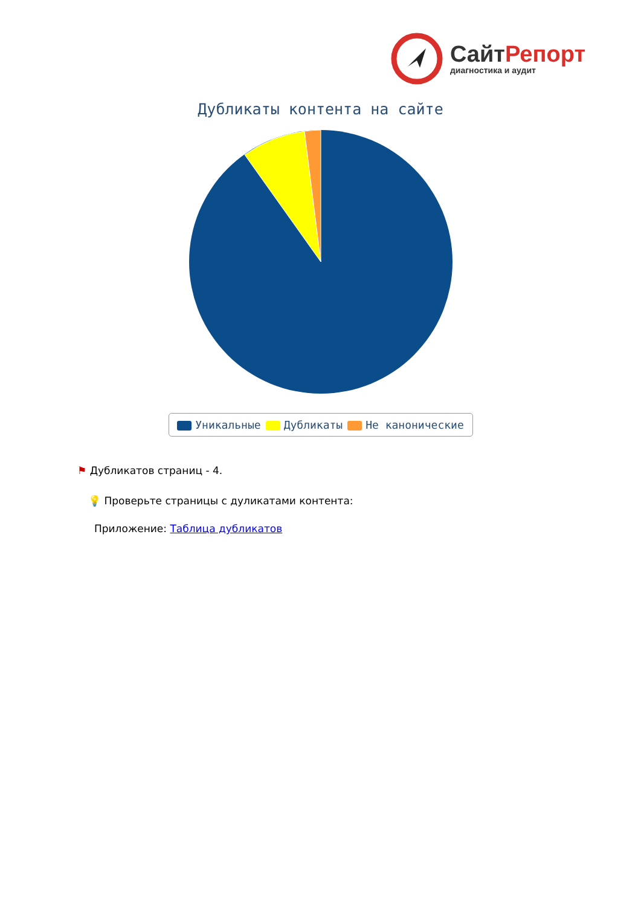Сайт Репорт
диагностика и аудит
Дубликаты контента на сайте
Уникальные Дубликаты Не каноничеcкие
⚑ Дубликатов страниц - 4.
💡 Проверьте страницы с дуликатами контента:
Приложение: Таблица дубликатов